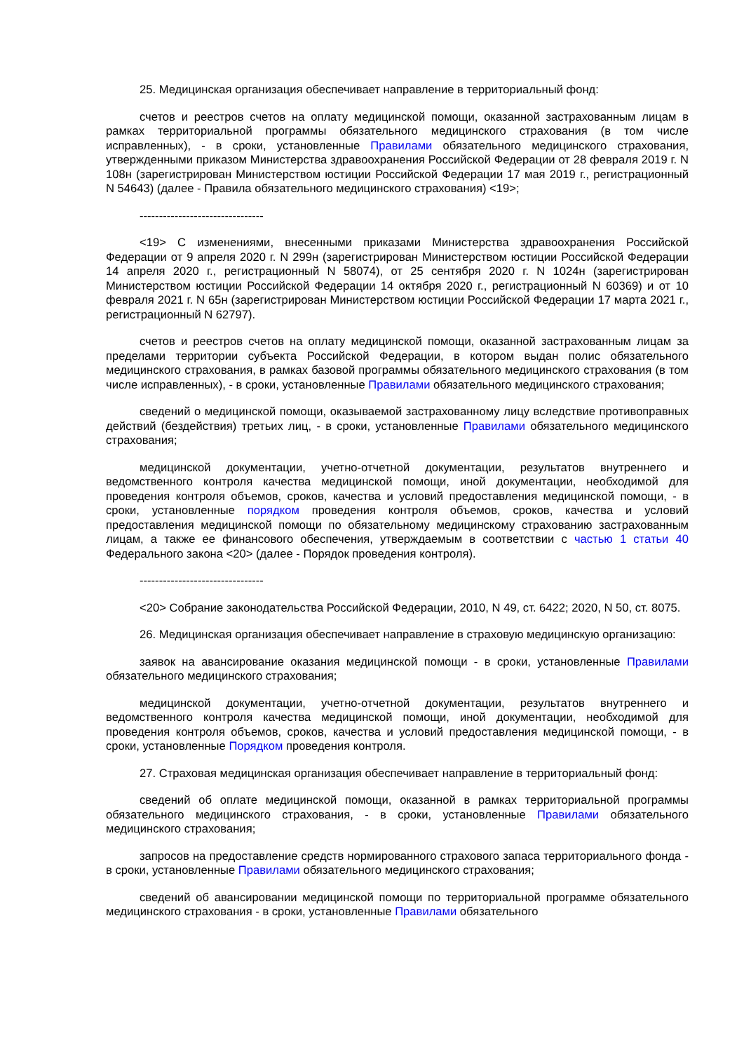25. Медицинская организация обеспечивает направление в территориальный фонд:
счетов и реестров счетов на оплату медицинской помощи, оказанной застрахованным лицам в рамках территориальной программы обязательного медицинского страхования (в том числе исправленных), - в сроки, установленные Правилами обязательного медицинского страхования, утвержденными приказом Министерства здравоохранения Российской Федерации от 28 февраля 2019 г. N 108н (зарегистрирован Министерством юстиции Российской Федерации 17 мая 2019 г., регистрационный N 54643) (далее - Правила обязательного медицинского страхования) <19>;
--------------------------------
<19> С изменениями, внесенными приказами Министерства здравоохранения Российской Федерации от 9 апреля 2020 г. N 299н (зарегистрирован Министерством юстиции Российской Федерации 14 апреля 2020 г., регистрационный N 58074), от 25 сентября 2020 г. N 1024н (зарегистрирован Министерством юстиции Российской Федерации 14 октября 2020 г., регистрационный N 60369) и от 10 февраля 2021 г. N 65н (зарегистрирован Министерством юстиции Российской Федерации 17 марта 2021 г., регистрационный N 62797).
счетов и реестров счетов на оплату медицинской помощи, оказанной застрахованным лицам за пределами территории субъекта Российской Федерации, в котором выдан полис обязательного медицинского страхования, в рамках базовой программы обязательного медицинского страхования (в том числе исправленных), - в сроки, установленные Правилами обязательного медицинского страхования;
сведений о медицинской помощи, оказываемой застрахованному лицу вследствие противоправных действий (бездействия) третьих лиц, - в сроки, установленные Правилами обязательного медицинского страхования;
медицинской документации, учетно-отчетной документации, результатов внутреннего и ведомственного контроля качества медицинской помощи, иной документации, необходимой для проведения контроля объемов, сроков, качества и условий предоставления медицинской помощи, - в сроки, установленные порядком проведения контроля объемов, сроков, качества и условий предоставления медицинской помощи по обязательному медицинскому страхованию застрахованным лицам, а также ее финансового обеспечения, утверждаемым в соответствии с частью 1 статьи 40 Федерального закона <20> (далее - Порядок проведения контроля).
--------------------------------
<20> Собрание законодательства Российской Федерации, 2010, N 49, ст. 6422; 2020, N 50, ст. 8075.
26. Медицинская организация обеспечивает направление в страховую медицинскую организацию:
заявок на авансирование оказания медицинской помощи - в сроки, установленные Правилами обязательного медицинского страхования;
медицинской документации, учетно-отчетной документации, результатов внутреннего и ведомственного контроля качества медицинской помощи, иной документации, необходимой для проведения контроля объемов, сроков, качества и условий предоставления медицинской помощи, - в сроки, установленные Порядком проведения контроля.
27. Страховая медицинская организация обеспечивает направление в территориальный фонд:
сведений об оплате медицинской помощи, оказанной в рамках территориальной программы обязательного медицинского страхования, - в сроки, установленные Правилами обязательного медицинского страхования;
запросов на предоставление средств нормированного страхового запаса территориального фонда - в сроки, установленные Правилами обязательного медицинского страхования;
сведений об авансировании медицинской помощи по территориальной программе обязательного медицинского страхования - в сроки, установленные Правилами обязательного